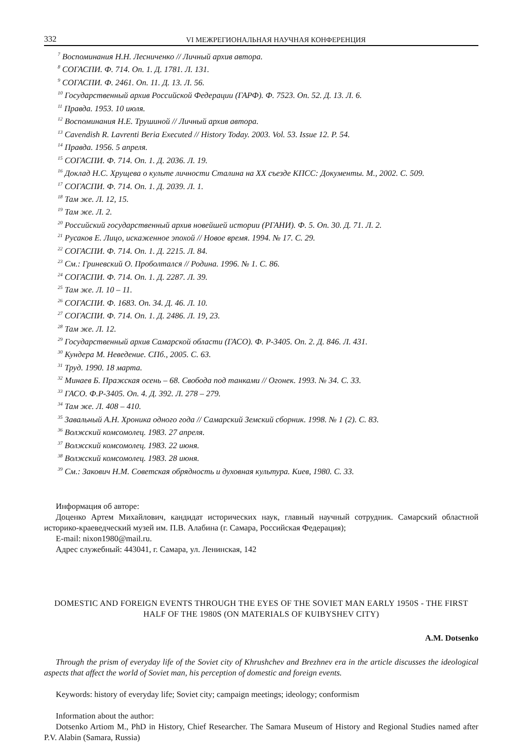332 VI МЕЖРЕГИОНАЛЬНАЯ НАУЧНАЯ КОНФЕРЕНЦИЯ
<sup>7</sup> Воспоминания Н.Н. Лесниченко // Личный архив автора.
<sup>8</sup> СОГАСПИ. Ф. 714. Оп. 1. Д. 1781. Л. 131.
<sup>9</sup> СОГАСПИ. Ф. 2461. Оп. 11. Д. 13. Л. 56.
<sup>10</sup> Государственный архив Российской Федерации (ГАРФ). Ф. 7523. Оп. 52. Д. 13. Л. 6.
<sup>11</sup> Правда. 1953. 10 июля.
<sup>12</sup> Воспоминания Н.Е. Трушиной // Личный архив автора.
<sup>13</sup> Cavendish R. Lavrenti Beria Executed // History Today. 2003. Vol. 53. Issue 12. P. 54.
<sup>14</sup> Правда. 1956. 5 апреля.
<sup>15</sup> СОГАСПИ. Ф. 714. Оп. 1. Д. 2036. Л. 19.
<sup>16</sup> Доклад Н.С. Хрущева о культе личности Сталина на XX съезде КПСС: Документы. М., 2002. С. 509.
<sup>17</sup> СОГАСПИ. Ф. 714. Оп. 1. Д. 2039. Л. 1.
<sup>18</sup> Там же. Л. 12, 15.
<sup>19</sup> Там же. Л. 2.
<sup>20</sup> Российский государственный архив новейшей истории (РГАНИ). Ф. 5. Оп. 30. Д. 71. Л. 2.
<sup>21</sup> Русаков Е. Лицо, искаженное эпохой // Новое время. 1994. № 17. С. 29.
<sup>22</sup> СОГАСПИ. Ф. 714. Оп. 1. Д. 2215. Л. 84.
<sup>23</sup> См.: Гриневский О. Проболтался // Родина. 1996. № 1. С. 86.
<sup>24</sup> СОГАСПИ. Ф. 714. Оп. 1. Д. 2287. Л. 39.
<sup>25</sup> Там же. Л. 10 – 11.
<sup>26</sup> СОГАСПИ. Ф. 1683. Оп. 34. Д. 46. Л. 10.
<sup>27</sup> СОГАСПИ. Ф. 714. Оп. 1. Д. 2486. Л. 19, 23.
<sup>28</sup> Там же. Л. 12.
<sup>29</sup> Государственный архив Самарской области (ГАСО). Ф. Р-3405. Оп. 2. Д. 846. Л. 431.
<sup>30</sup> Кундера М. Неведение. СПб., 2005. С. 63.
<sup>31</sup> Труд. 1990. 18 марта.
<sup>32</sup> Минаев Б. Пражская осень – 68. Свобода под танками // Огонек. 1993. № 34. С. 33.
<sup>33</sup> ГАСО. Ф.Р-3405. Оп. 4. Д. 392. Л. 278 – 279.
<sup>34</sup> Там же. Л. 408 – 410.
<sup>35</sup> Завальный А.Н. Хроника одного года // Самарский Земский сборник. 1998. № 1 (2). С. 83.
<sup>36</sup> Волжский комсомолец. 1983. 27 апреля.
<sup>37</sup> Волжский комсомолец. 1983. 22 июня.
<sup>38</sup> Волжский комсомолец. 1983. 28 июня.
<sup>39</sup> См.: Закович Н.М. Советская обрядность и духовная культура. Киев, 1980. С. 33.
Информация об авторе:
Доценко Артем Михайлович, кандидат исторических наук, главный научный сотрудник. Самарский областной историко-краеведческий музей им. П.В. Алабина (г. Самара, Российская Федерация);
E-mail: nixon1980@mail.ru.
Адрес служебный: 443041, г. Самара, ул. Ленинская, 142
DOMESTIC AND FOREIGN EVENTS THROUGH THE EYES OF THE SOVIET MAN EARLY 1950S - THE FIRST HALF OF THE 1980S (ON MATERIALS OF KUIBYSHEV CITY)
A.M. Dotsenko
Through the prism of everyday life of the Soviet city of Khrushchev and Brezhnev era in the article discusses the ideological aspects that affect the world of Soviet man, his perception of domestic and foreign events.
Keywords: history of everyday life; Soviet city; campaign meetings; ideology; conformism
Information about the author:
Dotsenko Artiom M., PhD in History, Chief Researcher. The Samara Museum of History and Regional Studies named after P.V. Alabin (Samara, Russia)